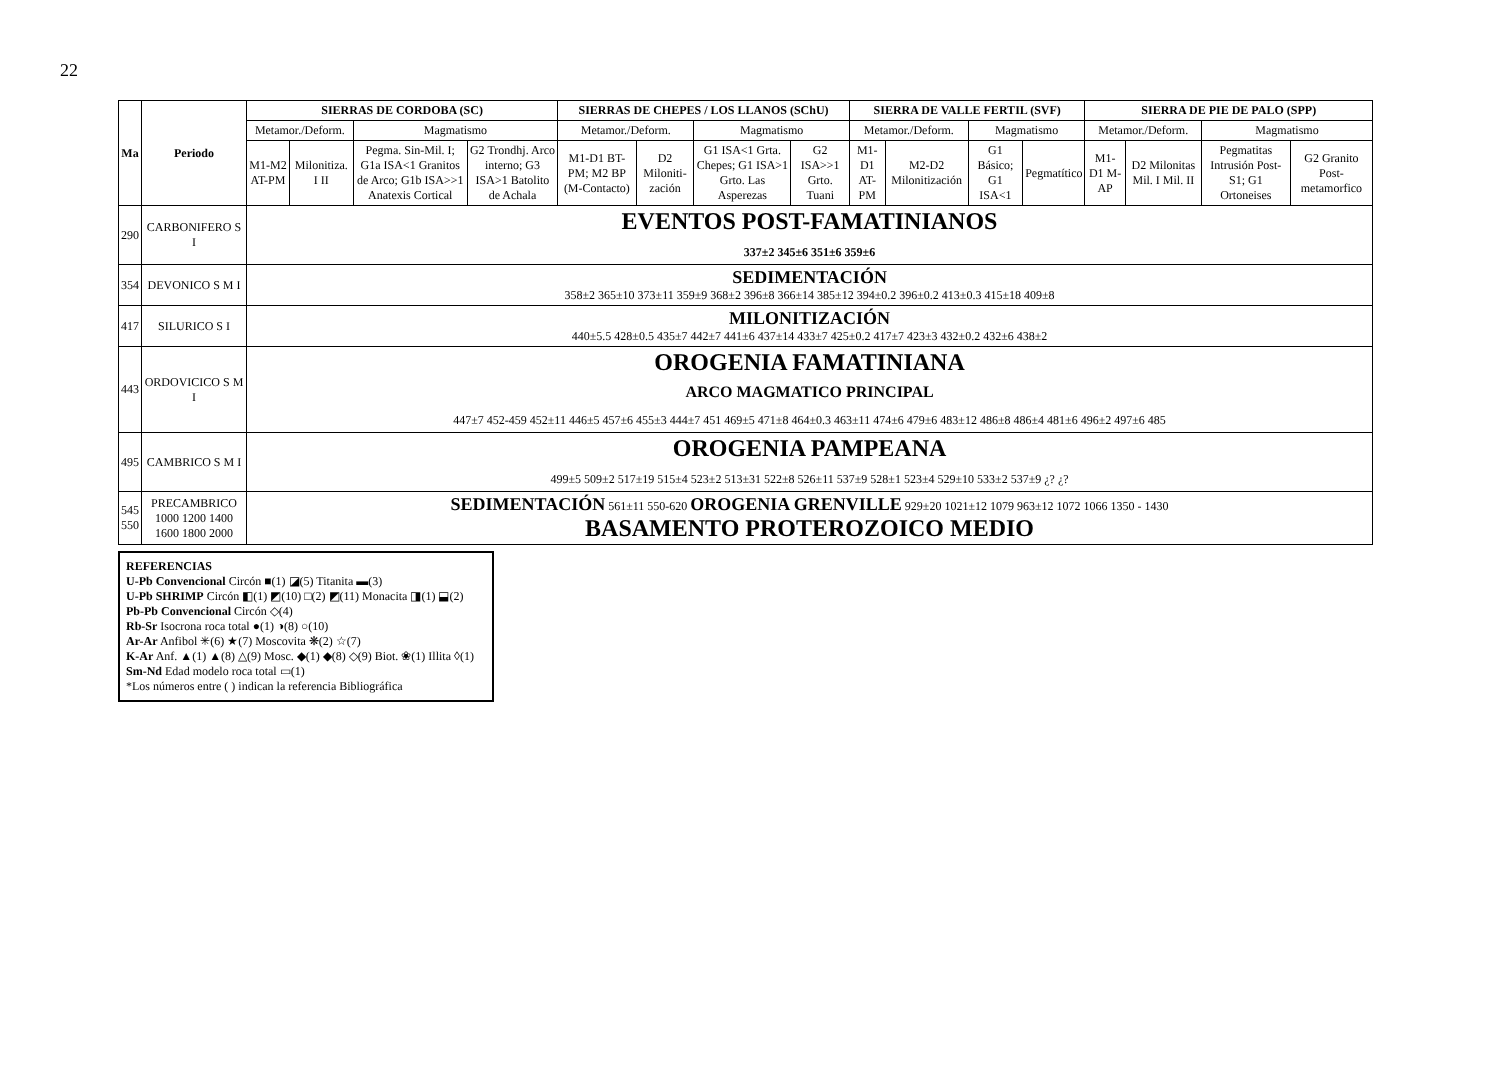22
| Ma | Periodo | SIERRAS DE CORDOBA (SC) | | | | SIERRAS DE CHEPES / LOS LLANOS (SChU) | | | | SIERRA DE VALLE FERTIL (SVF) | | | | SIERRA DE PIE DE PALO (SPP) | | | |
| --- | --- | --- | --- | --- | --- | --- | --- | --- | --- | --- | --- | --- | --- | --- | --- | --- | --- |
| | | Metamor./Deform. | | Magmatismo | | Metamor./Deform. | | Magmatismo | | Metamor./Deform. | | Magmatismo | | Metamor./Deform. | | Magmatismo | |
| | | M1-M2 AT-PM | Milonitiza. I II | Pegma. Sin-Mil. I; G1a ISA<1 Granitos de Arco; G1b ISA>>1 Anatexis Cortical | G2 Trondhj. Arco interno; G3 ISA>1 Batolito de Achala | M1-D1 BT-PM; M2 BP (M-Contacto) | D2 Miloniti-zación | G1 ISA<1 Grta. Chepes; G1 ISA>1 Grto. Las Asperezas | G2 ISA>>1 Grto. Tuani | M1-D1 AT-PM | M2-D2 Milonitización | G1 Básico; G1 ISA<1 | Pegmatítico | M1-D1 M-AP | D2 Milonitas Mil. I Mil. II | Pegmatitas Intrusión Post-S1; G1 Ortoneises | G2 Granito Post-metamorfico |
| 290 | CARBONIFERO S I | EVENTOS POST-FAMATINIANOS 337±2 345±6 351±6 359±6 | | | | | | | | | | | | | | | |
| 354 | DEVONICO S M I | SEDIMENTACIÓN 358±2 365±10 373±11 359±9 368±2 396±8 366±14 385±12 394±0.2 396±0.2 413±0.3 415±18 409±8 | | | | | | | | | | | | | | | |
| 417 | SILURICO S I | MILONITIZACIÓN 440±5.5 428±0.5 435±7 442±7 441±6 437±14 433±7 425±0.2 417±7 423±3 432±0.2 432±6 438±2 | | | | | | | | | | | | | | | |
| 443 | ORDOVICICO S M I | OROGENIA FAMATINIANA ARCO MAGMATICO PRINCIPAL 447±7 452-459 452±11 446±5 457±6 455±3 444±7 451 469±5 471±8 464±0.3 463±11 474±6 479±6 483±12 486±8 486±4 481±6 496±2 497±6 485 | | | | | | | | | | | | | | | |
| 495 | CAMBRICO S M I | OROGENIA PAMPEANA 499±5 509±2 517±19 515±4 523±2 513±31 522±8 526±11 537±9 528±1 523±4 529±10 533±2 537±9 ¿? ¿? | | | | | | | | | | | | | | | |
| 545 550 | PRECAMBRICO 1000 1200 1400 1600 1800 2000 | SEDIMENTACIÓN 561±11 550-620 OROGENIA GRENVILLE 929±20 1021±12 1079 963±12 1072 1066 1350 - 1430 BASAMENTO PROTEROZOICO MEDIO | | | | | | | | | | | | | | | |
REFERENCIAS
U-Pb Convencional Circón ■(1) ◪(5) Titanita ▬(3)
U-Pb SHRIMP Circón ◧(1) ◩(10) □(2) ◩(11) Monacita ◨(1) ⬓(2)
Pb-Pb Convencional Circón ◇(4)
Rb-Sr Isocrona roca total ●(1) ◑(8) ○(10)
Ar-Ar Anfibol ✳(6) ★(7) Moscovita ❋(2) ☆(7)
K-Ar Anf. ▲(1) ▲(8) △(9) Mosc. ◆(1) ◆(8) ◇(9) Biot. ❀(1) Illita ◊(1)
Sm-Nd Edad modelo roca total ▭(1)
*Los números entre ( ) indican la referencia Bibliográfica